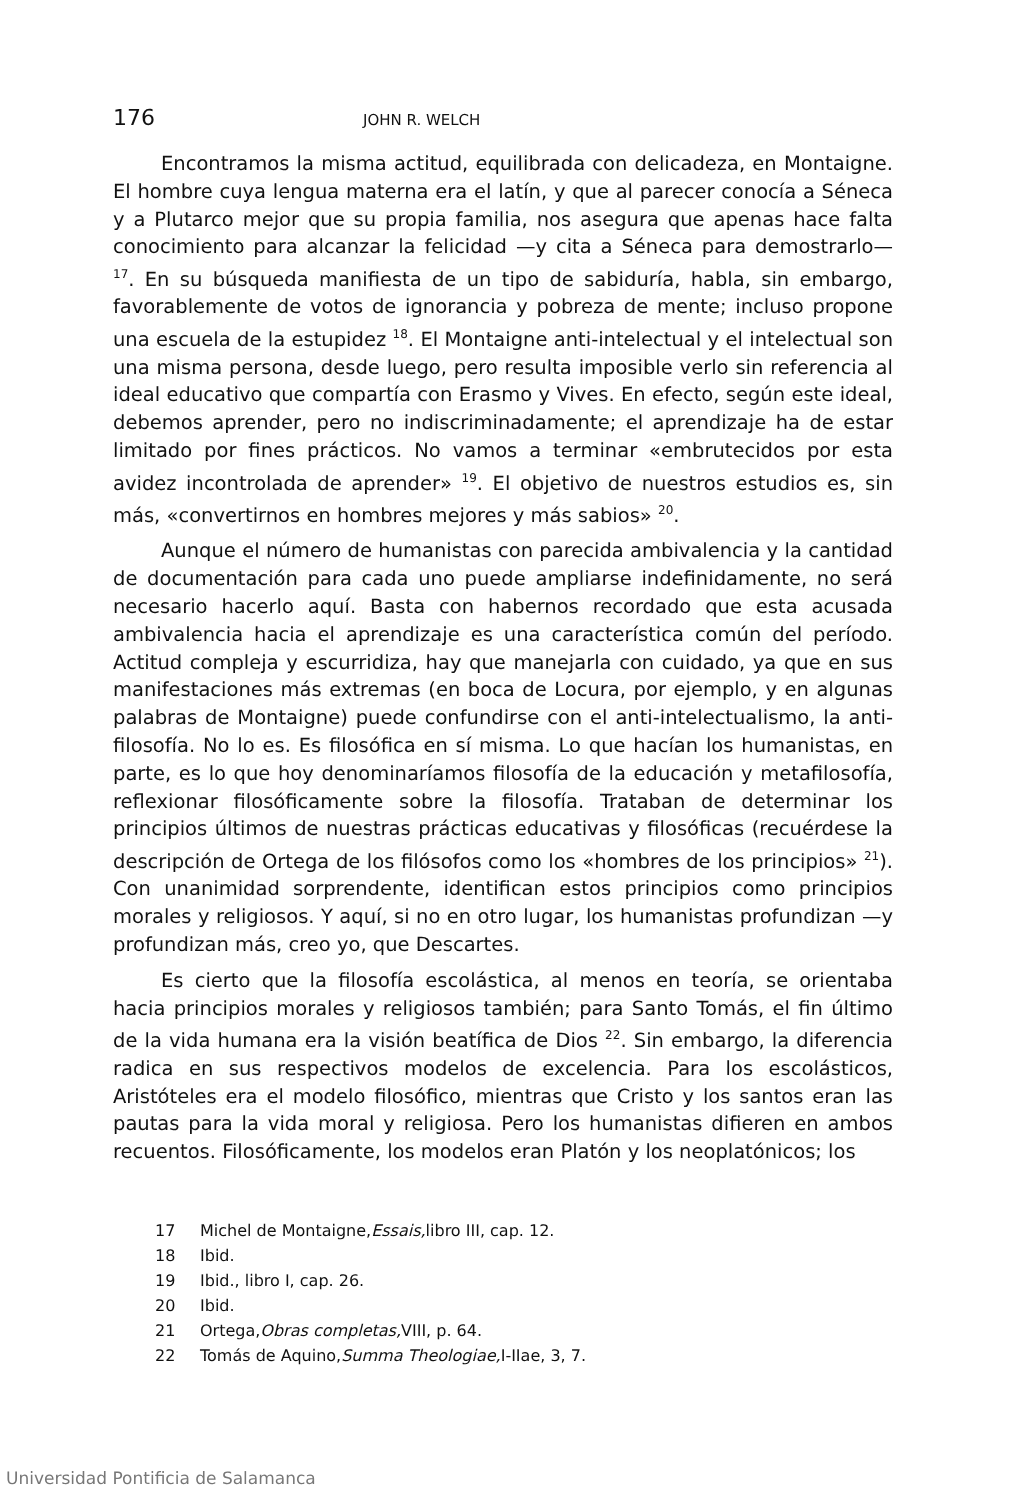176
JOHN R. WELCH
Encontramos la misma actitud, equilibrada con delicadeza, en Montaigne. El hombre cuya lengua materna era el latín, y que al parecer conocía a Séneca y a Plutarco mejor que su propia familia, nos asegura que apenas hace falta conocimiento para alcanzar la felicidad —y cita a Séneca para demostrarlo— <sup>17</sup>. En su búsqueda manifiesta de un tipo de sabiduría, habla, sin embargo, favorablemente de votos de ignorancia y pobreza de mente; incluso propone una escuela de la estupidez <sup>18</sup>. El Montaigne anti-intelectual y el intelectual son una misma persona, desde luego, pero resulta imposible verlo sin referencia al ideal educativo que compartía con Erasmo y Vives. En efecto, según este ideal, debemos aprender, pero no indiscriminadamente; el aprendizaje ha de estar limitado por fines prácticos. No vamos a terminar «embrutecidos por esta avidez incontrolada de aprender» <sup>19</sup>. El objetivo de nuestros estudios es, sin más, «convertirnos en hombres mejores y más sabios» <sup>20</sup>.
Aunque el número de humanistas con parecida ambivalencia y la cantidad de documentación para cada uno puede ampliarse indefinidamente, no será necesario hacerlo aquí. Basta con habernos recordado que esta acusada ambivalencia hacia el aprendizaje es una característica común del período. Actitud compleja y escurridiza, hay que manejarla con cuidado, ya que en sus manifestaciones más extremas (en boca de Locura, por ejemplo, y en algunas palabras de Montaigne) puede confundirse con el anti-intelectualismo, la anti-filosofía. No lo es. Es filosófica en sí misma. Lo que hacían los humanistas, en parte, es lo que hoy denominaríamos filosofía de la educación y metafilosofía, reflexionar filosóficamente sobre la filosofía. Trataban de determinar los principios últimos de nuestras prácticas educativas y filosóficas (recuérdese la descripción de Ortega de los filósofos como los «hombres de los principios» <sup>21</sup>). Con unanimidad sorprendente, identifican estos principios como principios morales y religiosos. Y aquí, si no en otro lugar, los humanistas profundizan —y profundizan más, creo yo, que Descartes.
Es cierto que la filosofía escolástica, al menos en teoría, se orientaba hacia principios morales y religiosos también; para Santo Tomás, el fin último de la vida humana era la visión beatífica de Dios <sup>22</sup>. Sin embargo, la diferencia radica en sus respectivos modelos de excelencia. Para los escolásticos, Aristóteles era el modelo filosófico, mientras que Cristo y los santos eran las pautas para la vida moral y religiosa. Pero los humanistas difieren en ambos recuentos. Filosóficamente, los modelos eran Platón y los neoplatónicos; los
17 Michel de Montaigne, Essais, libro III, cap. 12.
18 Ibid.
19 Ibid., libro I, cap. 26.
20 Ibid.
21 Ortega, Obras completas, VIII, p. 64.
22 Tomás de Aquino, Summa Theologiae, I-IIae, 3, 7.
Universidad Pontificia de Salamanca